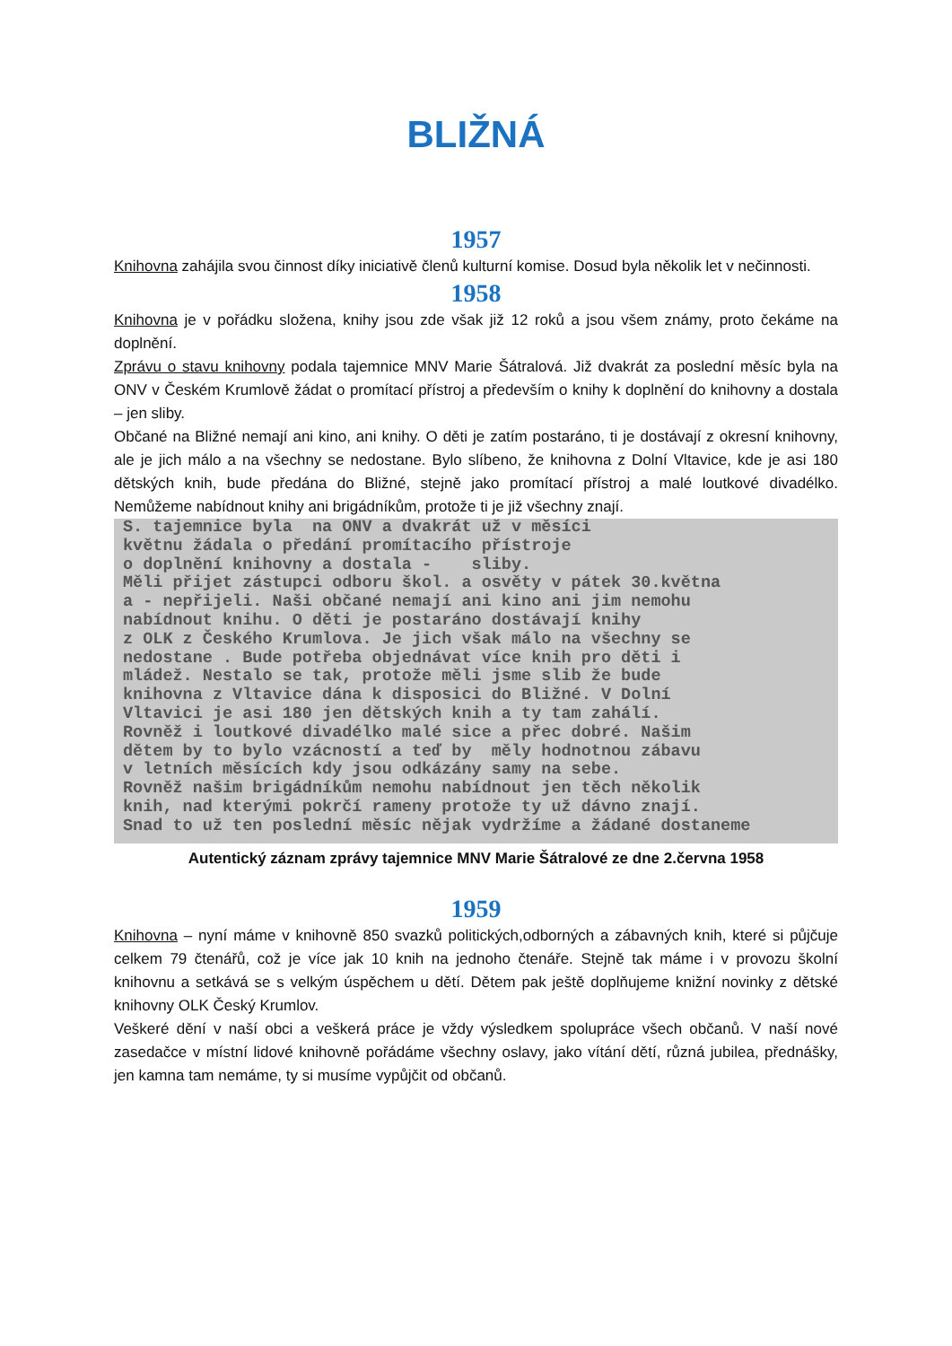BLIŽNÁ
1957
Knihovna zahájila svou činnost díky iniciativě členů kulturní komise. Dosud byla několik let v nečinnosti.
1958
Knihovna je v pořádku složena, knihy jsou zde však již 12 roků a jsou všem známy, proto čekáme na doplnění.
Zprávu o stavu knihovny podala tajemnice MNV Marie Šátralová. Již dvakrát za poslední měsíc byla na ONV v Českém Krumlově žádat o promítací přístroj a především o knihy k doplnění do knihovny a dostala – jen sliby.
Občané na Bližné nemají ani kino, ani knihy. O děti je zatím postaráno, ti je dostávají z okresní knihovny, ale je jich málo a na všechny se nedostane. Bylo slíbeno, že knihovna z Dolní Vltavice, kde je asi 180 dětských knih, bude předána do Bližné, stejně jako promítací přístroj a malé loutkové divadélko. Nemůžeme nabídnout knihy ani brigádníkům, protože ti je již všechny znají.
S. tajemnice byla na ONV a dvakrát už v měsíci květnu žádala o předání promítacího přístroje o doplnění knihovny a dostala - sliby. Měli přijet zástupci odboru škol. a osvěty v pátek 30.května a - nepřijeli. Naši občané nemají ani kino ani jim nemohu nabídnout knihu. O děti je postaráno dostávají knihy z OLK z Českého Krumlova. Je jich však málo na všechny se nedostane . Bude potřeba objednávat více knih pro děti i mládež. Nestalo se tak, protože měli jsme slib že bude knihovna z Vltavice dána k disposici do Bližné. V Dolní Vltavici je asi 180 jen dětských knih a ty tam zahálí. Rovněž i loutkové divadélko malé sice a přec dobré. Našim dětem by to bylo vzácností a teď by měly hodnotnou zábavu v letních měsících kdy jsou odkázány samy na sebe. Rovněž našim brigádníkům nemohu nabídnout jen těch několik knih, nad kterými pokrčí rameny protože ty už dávno znají. Snad to už ten poslední měsíc nějak vydržíme a žádané dostaneme
Autentický záznam zprávy tajemnice MNV Marie Šátralové ze dne 2.června 1958
1959
Knihovna – nyní máme v knihovně 850 svazků politických,odborných a zábavných knih, které si půjčuje celkem 79 čtenářů, což je více jak 10 knih na jednoho čtenáře. Stejně tak máme i v provozu školní knihovnu a setkává se s velkým úspěchem u dětí. Dětem pak ještě doplňujeme knižní novinky z dětské knihovny OLK Český Krumlov.
Veškeré dění v naší obci a veškerá práce je vždy výsledkem spolupráce všech občanů. V naší nové zasedačce v místní lidové knihovně pořádáme všechny oslavy, jako vítání dětí, různá jubilea, přednášky, jen kamna tam nemáme, ty si musíme vypůjčit od občanů.